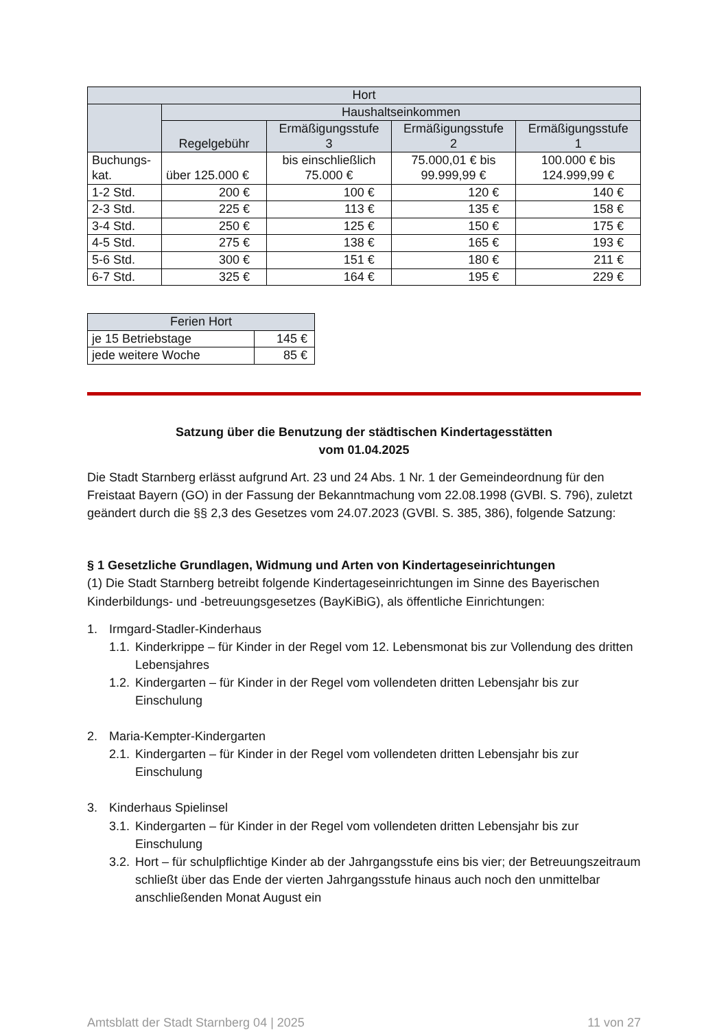| Hort | | | | |
| --- | --- | --- | --- | --- |
| | Haushaltseinkommen | | | |
| | Regelgebühr | Ermäßigungsstufe 3 | Ermäßigungsstufe 2 | Ermäßigungsstufe 1 |
| Buchungs- kat. | über 125.000 € | bis einschließlich 75.000 € | 75.000,01 € bis 99.999,99 € | 100.000 € bis 124.999,99 € |
| 1-2 Std. | 200 € | 100 € | 120 € | 140 € |
| 2-3 Std. | 225 € | 113 € | 135 € | 158 € |
| 3-4 Std. | 250 € | 125 € | 150 € | 175 € |
| 4-5 Std. | 275 € | 138 € | 165 € | 193 € |
| 5-6 Std. | 300 € | 151 € | 180 € | 211 € |
| 6-7 Std. | 325 € | 164 € | 195 € | 229 € |
| Ferien Hort | |
| --- | --- |
| je 15 Betriebstage | 145 € |
| jede weitere Woche | 85 € |
Satzung über die Benutzung der städtischen Kindertagesstätten
vom 01.04.2025
Die Stadt Starnberg erlässt aufgrund Art. 23 und 24 Abs. 1 Nr. 1 der Gemeindeordnung für den Freistaat Bayern (GO) in der Fassung der Bekanntmachung vom 22.08.1998 (GVBl. S. 796), zuletzt geändert durch die §§ 2,3 des Gesetzes vom 24.07.2023 (GVBl. S. 385, 386), folgende Satzung:
§ 1 Gesetzliche Grundlagen, Widmung und Arten von Kindertageseinrichtungen
(1) Die Stadt Starnberg betreibt folgende Kindertageseinrichtungen im Sinne des Bayerischen Kinderbildungs- und -betreuungsgesetzes (BayKiBiG), als öffentliche Einrichtungen:
1. Irmgard-Stadler-Kinderhaus
1.1. Kinderkrippe – für Kinder in der Regel vom 12. Lebensmonat bis zur Vollendung des dritten Lebensjahres
1.2. Kindergarten – für Kinder in der Regel vom vollendeten dritten Lebensjahr bis zur Einschulung
2. Maria-Kempter-Kindergarten
2.1. Kindergarten – für Kinder in der Regel vom vollendeten dritten Lebensjahr bis zur Einschulung
3. Kinderhaus Spielinsel
3.1. Kindergarten – für Kinder in der Regel vom vollendeten dritten Lebensjahr bis zur Einschulung
3.2. Hort – für schulpflichtige Kinder ab der Jahrgangsstufe eins bis vier; der Betreuungszeitraum schließt über das Ende der vierten Jahrgangsstufe hinaus auch noch den unmittelbar anschließenden Monat August ein
Amtsblatt der Stadt Starnberg 04 | 2025 11 von 27